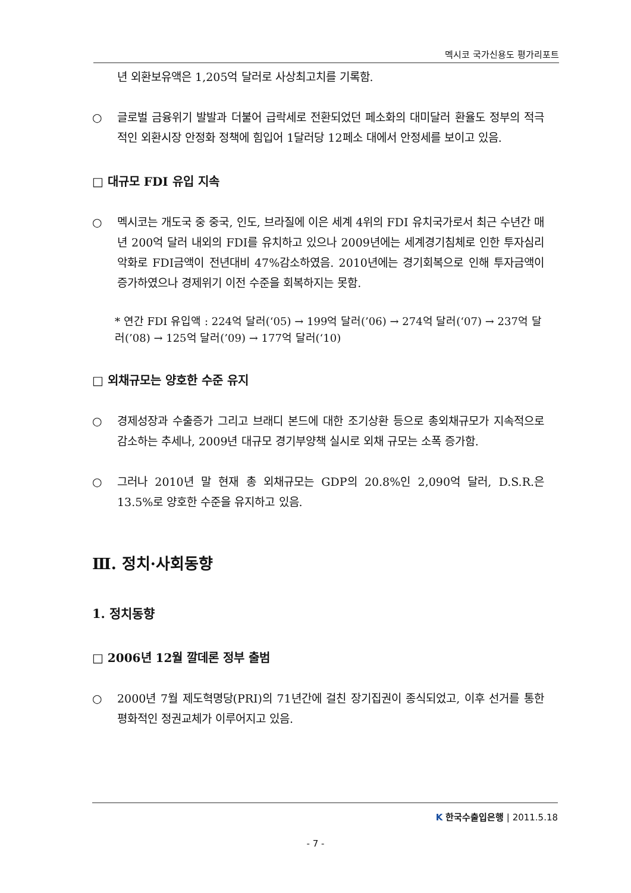멕시코 국가신용도 평가리포트
년 외환보유액은 1,205억 달러로 사상최고치를 기록함.
○ 글로벌 금융위기 발발과 더불어 급락세로 전환되었던 페소화의 대미달러 환율도 정부의 적극적인 외환시장 안정화 정책에 힘입어 1달러당 12페소 대에서 안정세를 보이고 있음.
□ 대규모 FDI 유입 지속
○ 멕시코는 개도국 중 중국, 인도, 브라질에 이은 세계 4위의 FDI 유치국가로서 최근 수년간 매년 200억 달러 내외의 FDI를 유치하고 있으나 2009년에는 세계경기침체로 인한 투자심리악화로 FDI금액이 전년대비 47%감소하였음. 2010년에는 경기회복으로 인해 투자금액이 증가하였으나 경제위기 이전 수준을 회복하지는 못함.
* 연간 FDI 유입액 : 224억 달러(‘05) → 199억 달러(’06) → 274억 달러(‘07) → 237억 달러(’08) → 125억 달러(’09) → 177억 달러(‘10)
□ 외채규모는 양호한 수준 유지
○ 경제성장과 수출증가 그리고 브래디 본드에 대한 조기상환 등으로 총외채규모가 지속적으로 감소하는 추세나, 2009년 대규모 경기부양책 실시로 외채 규모는 소폭 증가함.
○ 그러나 2010년 말 현재 총 외채규모는 GDP의 20.8%인 2,090억 달러, D.S.R.은 13.5%로 양호한 수준을 유지하고 있음.
Ⅲ. 정치·사회동향
1. 정치동향
□ 2006년 12월 깔데론 정부 출범
○ 2000년 7월 제도혁명당(PRI)의 71년간에 걸친 장기집권이 종식되었고, 이후 선거를 통한 평화적인 정권교체가 이루어지고 있음.
K 한국수출입은행 | 2011.5.18
- 7 -